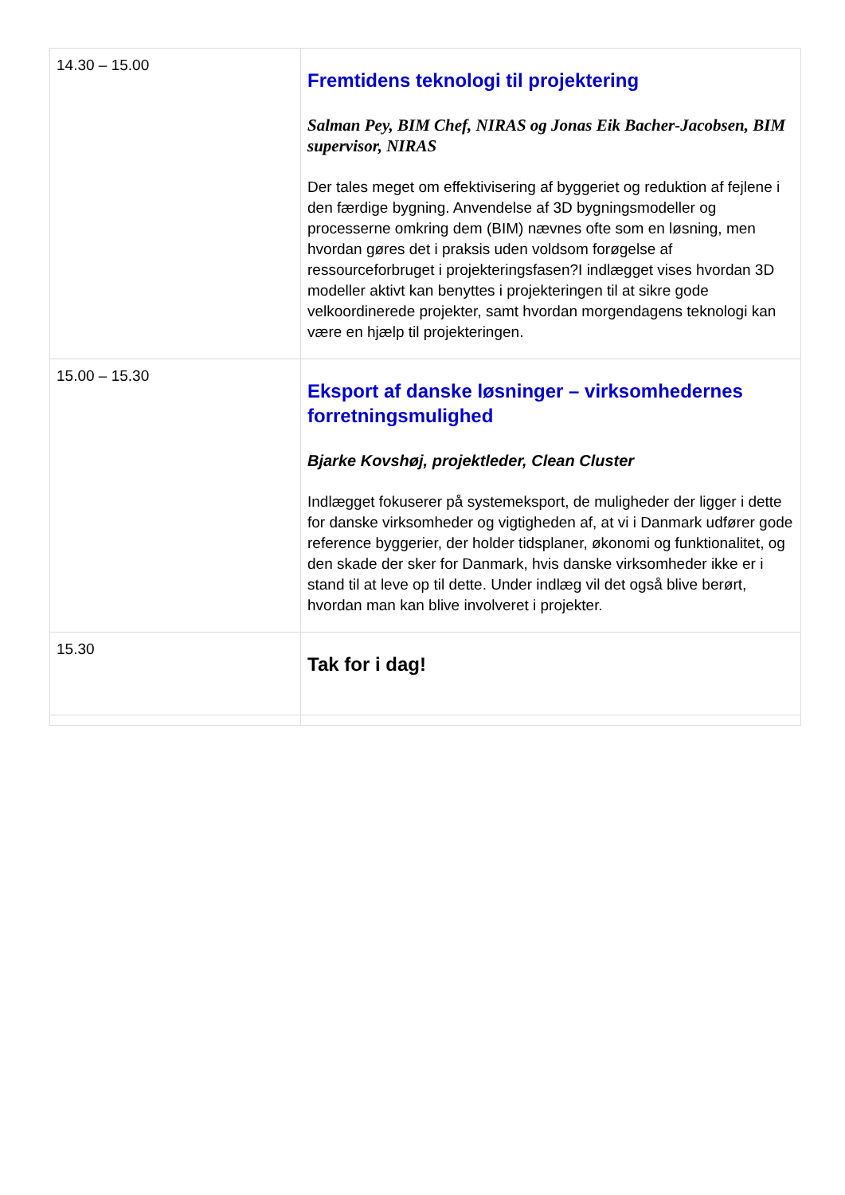| 14.30 – 15.00 | Fremtidens teknologi til projektering Salman Pey, BIM Chef, NIRAS og Jonas Eik Bacher-Jacobsen, BIM supervisor, NIRAS Der tales meget om effektivisering af byggeriet og reduktion af fejlene i den færdige bygning. Anvendelse af 3D bygningsmodeller og processerne omkring dem (BIM) nævnes ofte som en løsning, men hvordan gøres det i praksis uden voldsom forøgelse af ressourceforbruget i projekteringsfasen?I indlægget vises hvordan 3D modeller aktivt kan benyttes i projekteringen til at sikre gode velkoordinerede projekter, samt hvordan morgendagens teknologi kan være en hjælp til projekteringen. |
| 15.00 – 15.30 | Eksport af danske løsninger – virksomhedernes forretningsmulighed Bjarke Kovshøj, projektleder, Clean Cluster Indlægget fokuserer på systemeksport, de muligheder der ligger i dette for danske virksomheder og vigtigheden af, at vi i Danmark udfører gode reference byggerier, der holder tidsplaner, økonomi og funktionalitet, og den skade der sker for Danmark, hvis danske virksomheder ikke er i stand til at leve op til dette. Under indlæg vil det også blive berørt, hvordan man kan blive involveret i projekter. |
| 15.30 | Tak for i dag! |